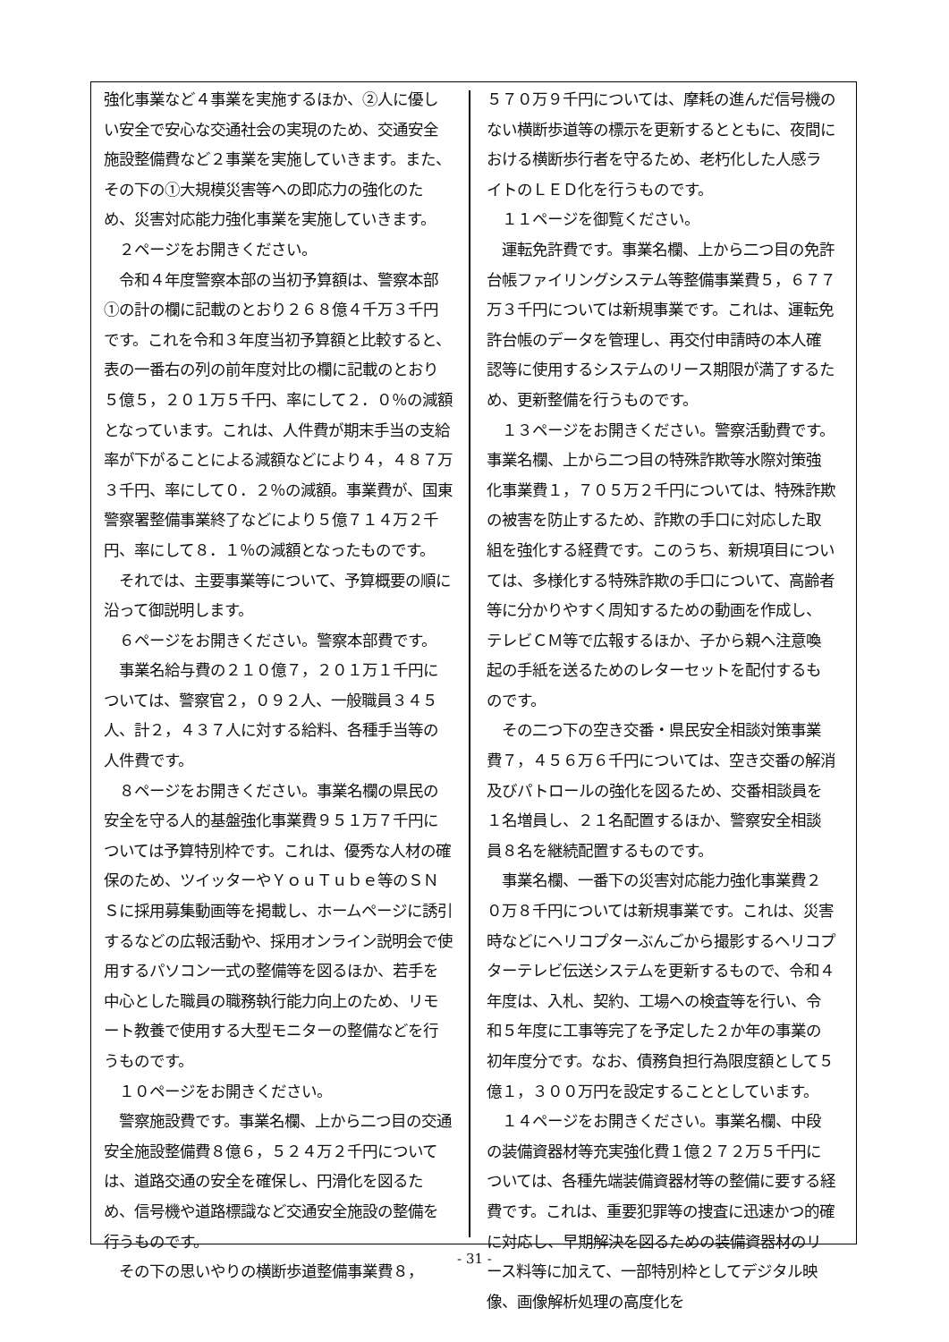強化事業など４事業を実施するほか、②人に優しい安全で安心な交通社会の実現のため、交通安全施設整備費など２事業を実施していきます。また、その下の①大規模災害等への即応力の強化のため、災害対応能力強化事業を実施していきます。
　２ページをお開きください。
　令和４年度警察本部の当初予算額は、警察本部①の計の欄に記載のとおり２６８億４千万３千円です。これを令和３年度当初予算額と比較すると、表の一番右の列の前年度対比の欄に記載のとおり５億５，２０１万５千円、率にして２．０％の減額となっています。これは、人件費が期末手当の支給率が下がることによる減額などにより４，４８７万３千円、率にして０．２％の減額。事業費が、国東警察署整備事業終了などにより５億７１４万２千円、率にして８．１％の減額となったものです。
　それでは、主要事業等について、予算概要の順に沿って御説明します。
　６ページをお開きください。警察本部費です。
　事業名給与費の２１０億７，２０１万１千円については、警察官２，０９２人、一般職員３４５人、計２，４３７人に対する給料、各種手当等の人件費です。
　８ページをお開きください。事業名欄の県民の安全を守る人的基盤強化事業費９５１万７千円については予算特別枠です。これは、優秀な人材の確保のため、ツイッターやＹｏｕＴｕｂｅ等のＳＮＳに採用募集動画等を掲載し、ホームページに誘引するなどの広報活動や、採用オンライン説明会で使用するパソコン一式の整備等を図るほか、若手を中心とした職員の職務執行能力向上のため、リモート教養で使用する大型モニターの整備などを行うものです。
　１０ページをお開きください。
　警察施設費です。事業名欄、上から二つ目の交通安全施設整備費８億６，５２４万２千円については、道路交通の安全を確保し、円滑化を図るため、信号機や道路標識など交通安全施設の整備を行うものです。
　その下の思いやりの横断歩道整備事業費８，
５７０万９千円については、摩耗の進んだ信号機のない横断歩道等の標示を更新するとともに、夜間における横断歩行者を守るため、老朽化した人感ライトのＬＥＤ化を行うものです。
　１１ページを御覧ください。
　運転免許費です。事業名欄、上から二つ目の免許台帳ファイリングシステム等整備事業費５，６７７万３千円については新規事業です。これは、運転免許台帳のデータを管理し、再交付申請時の本人確認等に使用するシステムのリース期限が満了するため、更新整備を行うものです。
　１３ページをお開きください。警察活動費です。事業名欄、上から二つ目の特殊詐欺等水際対策強化事業費１，７０５万２千円については、特殊詐欺の被害を防止するため、詐欺の手口に対応した取組を強化する経費です。このうち、新規項目については、多様化する特殊詐欺の手口について、高齢者等に分かりやすく周知するための動画を作成し、テレビＣＭ等で広報するほか、子から親へ注意喚起の手紙を送るためのレターセットを配付するものです。
　その二つ下の空き交番・県民安全相談対策事業費７，４５６万６千円については、空き交番の解消及びパトロールの強化を図るため、交番相談員を１名増員し、２１名配置するほか、警察安全相談員８名を継続配置するものです。
　事業名欄、一番下の災害対応能力強化事業費２０万８千円については新規事業です。これは、災害時などにヘリコプターぶんごから撮影するヘリコプターテレビ伝送システムを更新するもので、令和４年度は、入札、契約、工場への検査等を行い、令和５年度に工事等完了を予定した２か年の事業の初年度分です。なお、債務負担行為限度額として５億１，３００万円を設定することとしています。
　１４ページをお開きください。事業名欄、中段の装備資器材等充実強化費１億２７２万５千円については、各種先端装備資器材等の整備に要する経費です。これは、重要犯罪等の捜査に迅速かつ的確に対応し、早期解決を図るための装備資器材のリース料等に加えて、一部特別枠としてデジタル映像、画像解析処理の高度化を
- 31 -